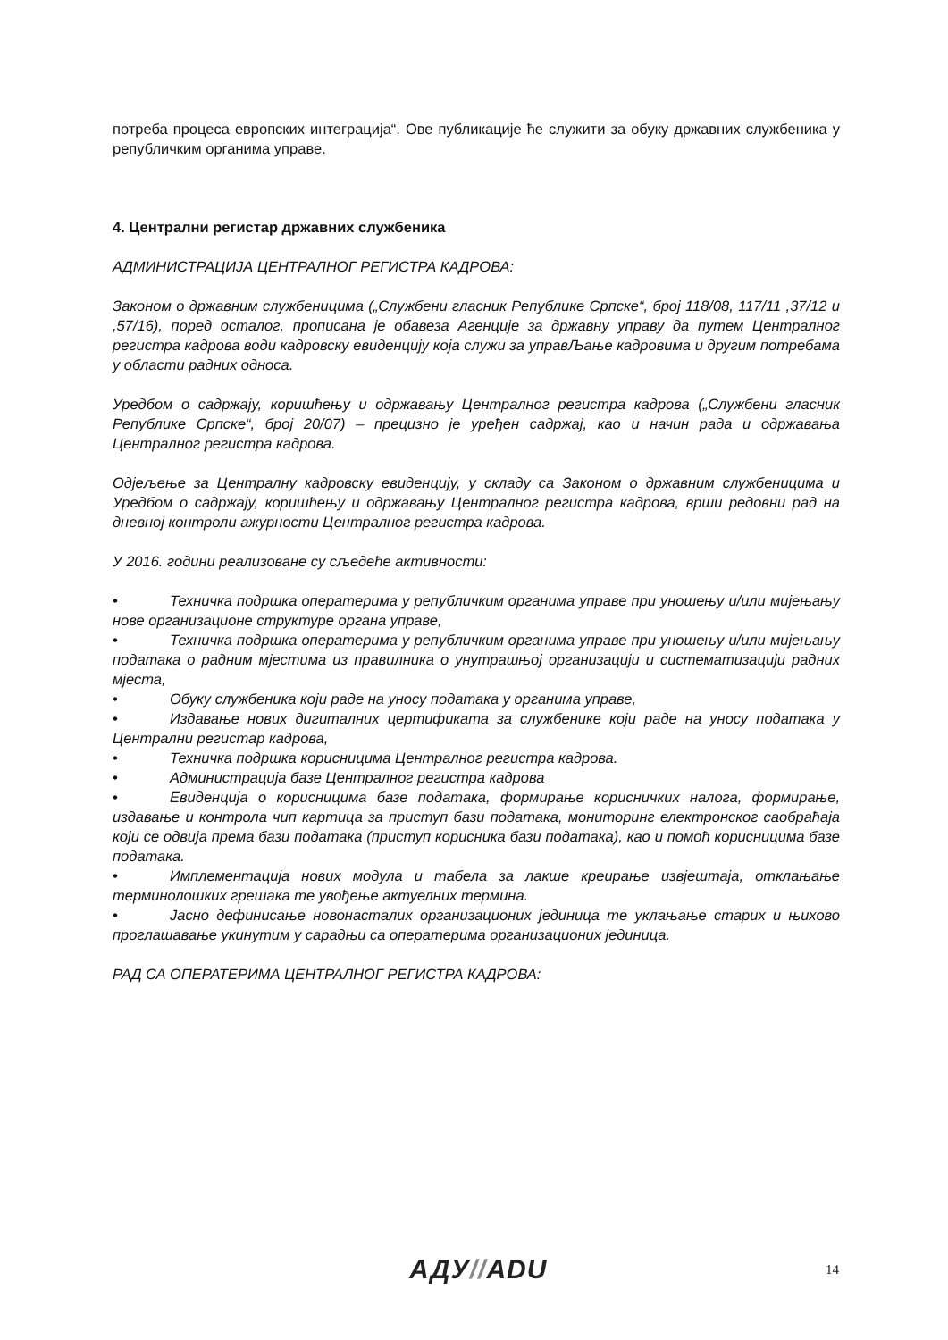потреба процеса европских интеграција“. Ове публикације ће служити за обуку државних службеника у републичким органима управе.
4. Централни регистар државних службеника
АДМИНИСТРАЦИЈА ЦЕНТРАЛНОГ РЕГИСТРА КАДРОВА:
Законом о државним службеницима („Службени гласник Републике Српске“, број 118/08, 117/11 ,37/12 и ,57/16), поред осталог, прописана је обавеза Агенције за државну управу да путем Централног регистра кадрова води кадровску евиденцију која служи за управЉање кадровима и другим потребама у области радних односа.
Уредбом о садржају, коришћењу и одржавању Централног регистра кадрова („Службени гласник Републике Српске“, број 20/07) – прецизно је уређен садржај, као и начин рада и одржавања Централног регистра кадрова.
Одјељење за Централну кадровску евиденцију, у складу са Законом о државним службеницима и Уредбом о садржају, коришћењу и одржавању Централног регистра кадрова, врши редовни рад на дневној контроли ажурности Централног регистра кадрова.
У 2016. години реализоване су сљедеће активности:
• Техничка подршка оператерима у републичким органима управе при уношењу и/или мијењању нове организационе структуре органа управе,
• Техничка подршка оператерима у републичким органима управе при уношењу и/или мијењању података о радним мјестима из правилника о унутрашњој организацији и систематизацији радних мјеста,
• Обуку службеника који раде на уносу података у органима управе,
• Издавање нових дигиталних цертификата за службенике који раде на уносу података у Централни регистар кадрова,
• Техничка подршка корисницима Централног регистра кадрова.
• Администрација базе Централног регистра кадрова
• Евиденција о корисницима базе података, формирање корисничких налога, формирање, издавање и контрола чип картица за приступ бази података, мониторинг електронског саобраћаја који се одвија према бази података (приступ корисника бази података), као и помоћ корисницима базе података.
• Имплементација нових модула и табела за лакше креирање извјештаја, отклањање терминолошких грешака те увођење актуелних термина.
• Јасно дефинисање новонасталих организационих јединица те уклањање старих и њихово проглашавање укинутим у сарадњи са оператерима организационих јединица.
РАД СА ОПЕРАТЕРИМА ЦЕНТРАЛНОГ РЕГИСТРА КАДРОВА:
АДУ//ADU 14